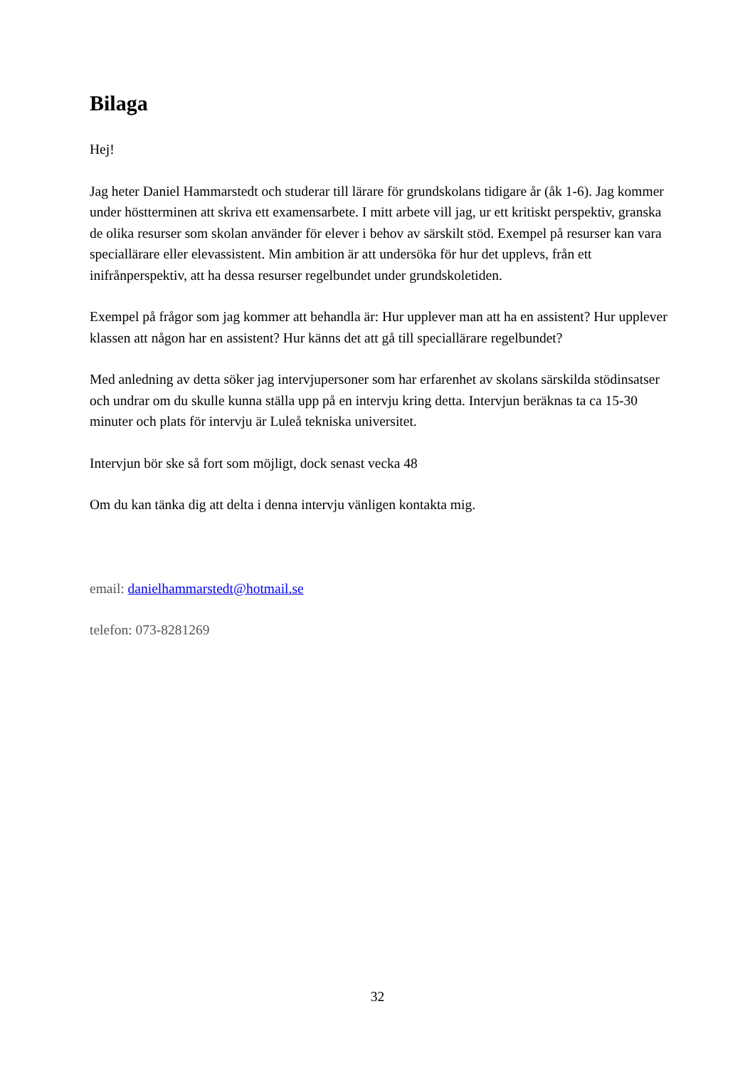Bilaga
Hej!
Jag heter Daniel Hammarstedt och studerar till lärare för grundskolans tidigare år (åk 1-6). Jag kommer under höstterminen att skriva ett examensarbete. I mitt arbete vill jag, ur ett kritiskt perspektiv, granska de olika resurser som skolan använder för elever i behov av särskilt stöd. Exempel på resurser kan vara speciallärare eller elevassistent. Min ambition är att undersöka för hur det upplevs, från ett inifrånperspektiv, att ha dessa resurser regelbundet under grundskoletiden.
Exempel på frågor som jag kommer att behandla är: Hur upplever man att ha en assistent? Hur upplever klassen att någon har en assistent? Hur känns det att gå till speciallärare regelbundet?
Med anledning av detta söker jag intervjupersoner som har erfarenhet av skolans särskilda stödinsatser och undrar om du skulle kunna ställa upp på en intervju kring detta. Intervjun beräknas ta ca 15-30 minuter och plats för intervju är Luleå tekniska universitet.
Intervjun bör ske så fort som möjligt, dock senast vecka 48
Om du kan tänka dig att delta i denna intervju vänligen kontakta mig.
email: danielhammarstedt@hotmail.se
telefon: 073-8281269
32